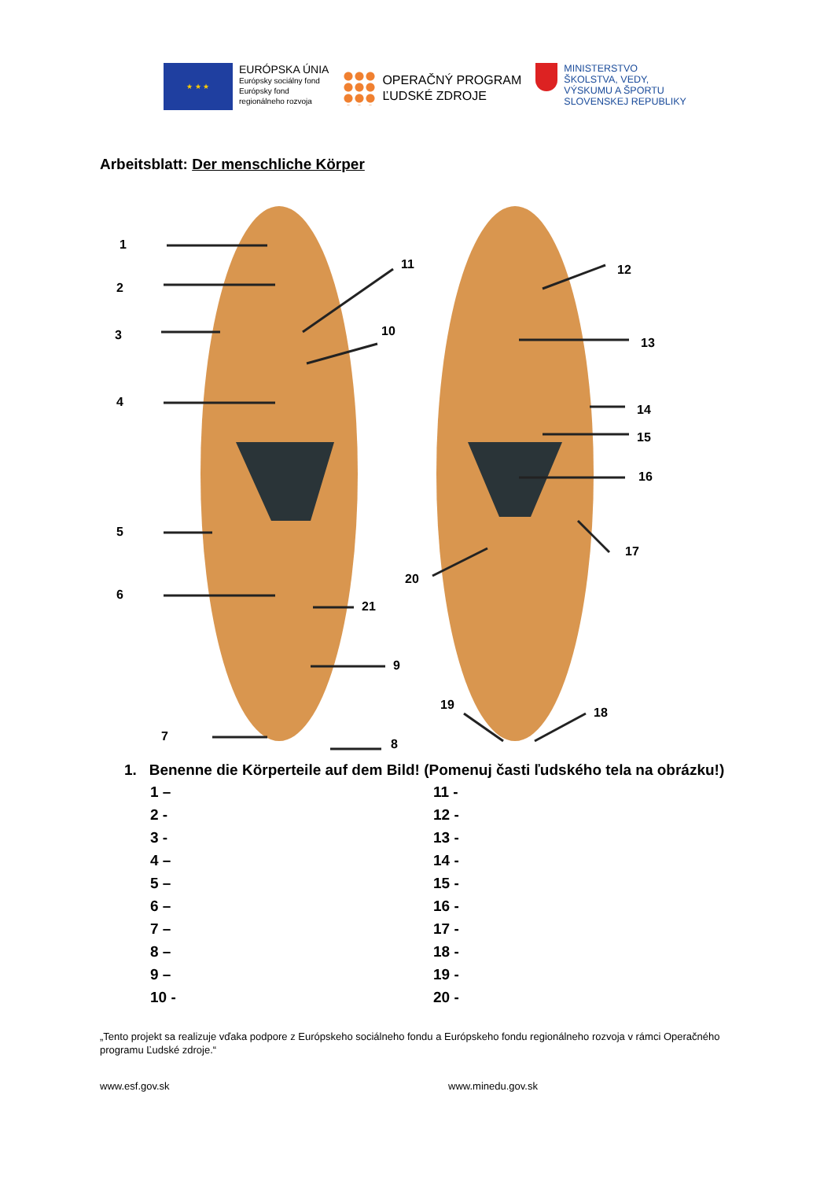★ ★ ★
EURÓPSKA ÚNIA
Európsky sociálny fond
Európsky fond
regionálneho rozvoja
OPERAČNÝ PROGRAM
ĽUDSKÉ ZDROJE
MINISTERSTVO
ŠKOLSTVA, VEDY,
VÝSKUMU A ŠPORTU
SLOVENSKEJ REPUBLIKY
Arbeitsblatt: Der menschliche Körper
1
2
3
4
5
6
7
8
9
10
11 12
13
14
15
16
17
18
19
20
21
1. Benenne die Körperteile auf dem Bild! (Pomenuj časti ľudského tela na obrázku!)
1 –
11 -
2 -
12 -
3 -
13 -
4 –
14 -
5 –
15 -
6 –
16 -
7 –
17 -
8 –
18 -
9 –
19 -
10 -
20 -
„Tento projekt sa realizuje vďaka podpore z Európskeho sociálneho fondu a Európskeho fondu regionálneho rozvoja v rámci Operačného programu Ľudské zdroje.“
www.esf.gov.sk www.minedu.gov.sk